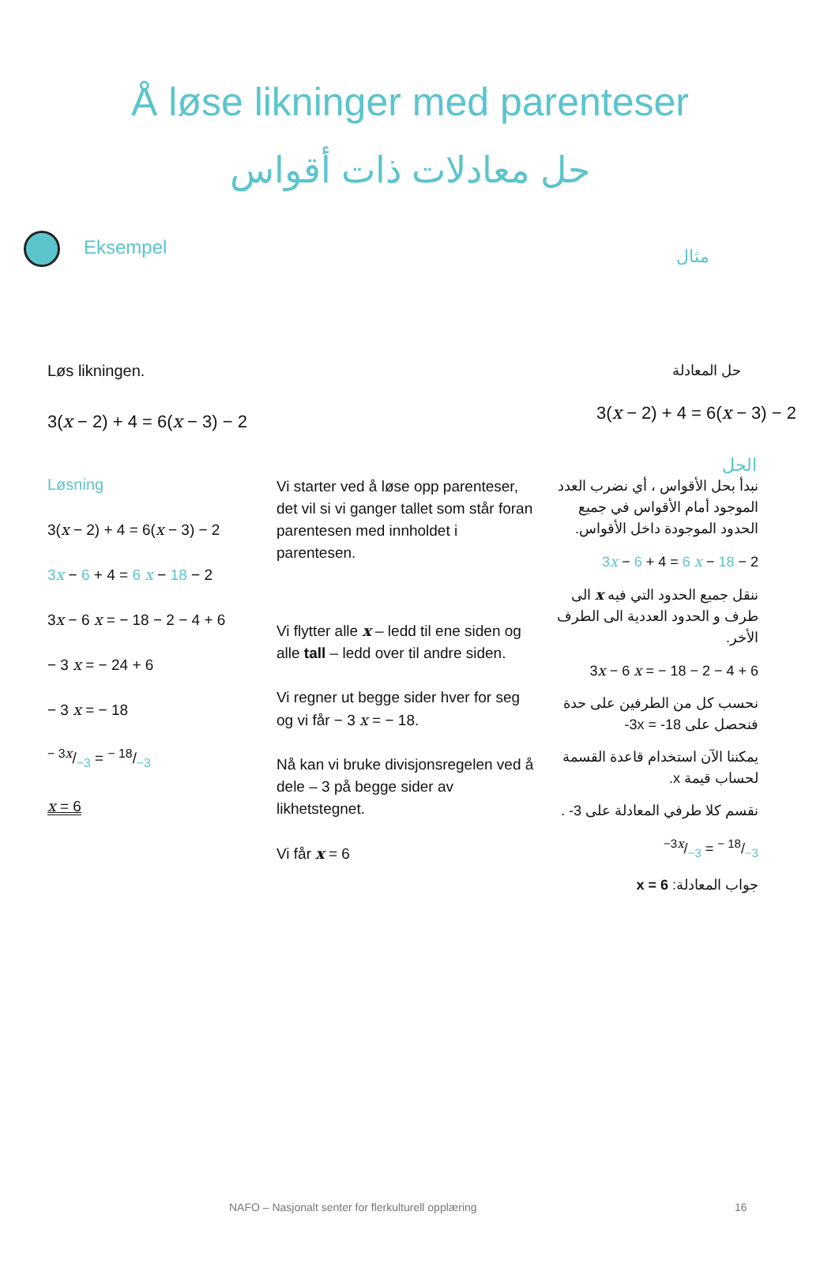Å løse likninger med parenteser
حل معادلات ذات أقواس
Eksempel
مثال
Løs likningen.
3(x − 2) + 4 = 6(x − 3) − 2
حل المعادلة
3(x − 2) + 4 = 6(x − 3) − 2
الحل
Løsning
3(x − 2) + 4 = 6(x − 3) − 2
3x − 6 + 4 = 6 x − 18 − 2
3x − 6 x = − 18 − 2 − 4 + 6
− 3 x = − 24 + 6
− 3 x = − 18
− 3x/−3 = − 18/−3
x = 6
Vi starter ved å løse opp parenteser, det vil si vi ganger tallet som står foran parentesen med innholdet i parentesen.
Vi flytter alle x – ledd til ene siden og alle tall – ledd over til andre siden.
Vi regner ut begge sider hver for seg og vi får − 3 x = − 18.
Nå kan vi bruke divisjonsregelen ved å dele – 3 på begge sider av likhetstegnet.
Vi får x = 6
نبدأ بحل الأقواس ، أي نضرب العدد الموجود أمام الأقواس في جميع الحدود الموجودة داخل الأقواس.
3x − 6 + 4 = 6 x − 18 − 2
ننقل جميع الحدود التي فيه x الى طرف و الحدود العددية الى الطرف الأخر.
3x − 6 x = − 18 − 2 − 4 + 6
نحسب كل من الطرفين على حدة فنحصل على ‎-3x = -18
يمكننا الآن استخدام قاعدة القسمة لحساب قيمة x.
نقسم كلا طرفي المعادلة على ‎-3 .
−3x/−3 = − 18/−3
جواب المعادلة: x = 6
NAFO – Nasjonalt senter for flerkulturell opplæring
16